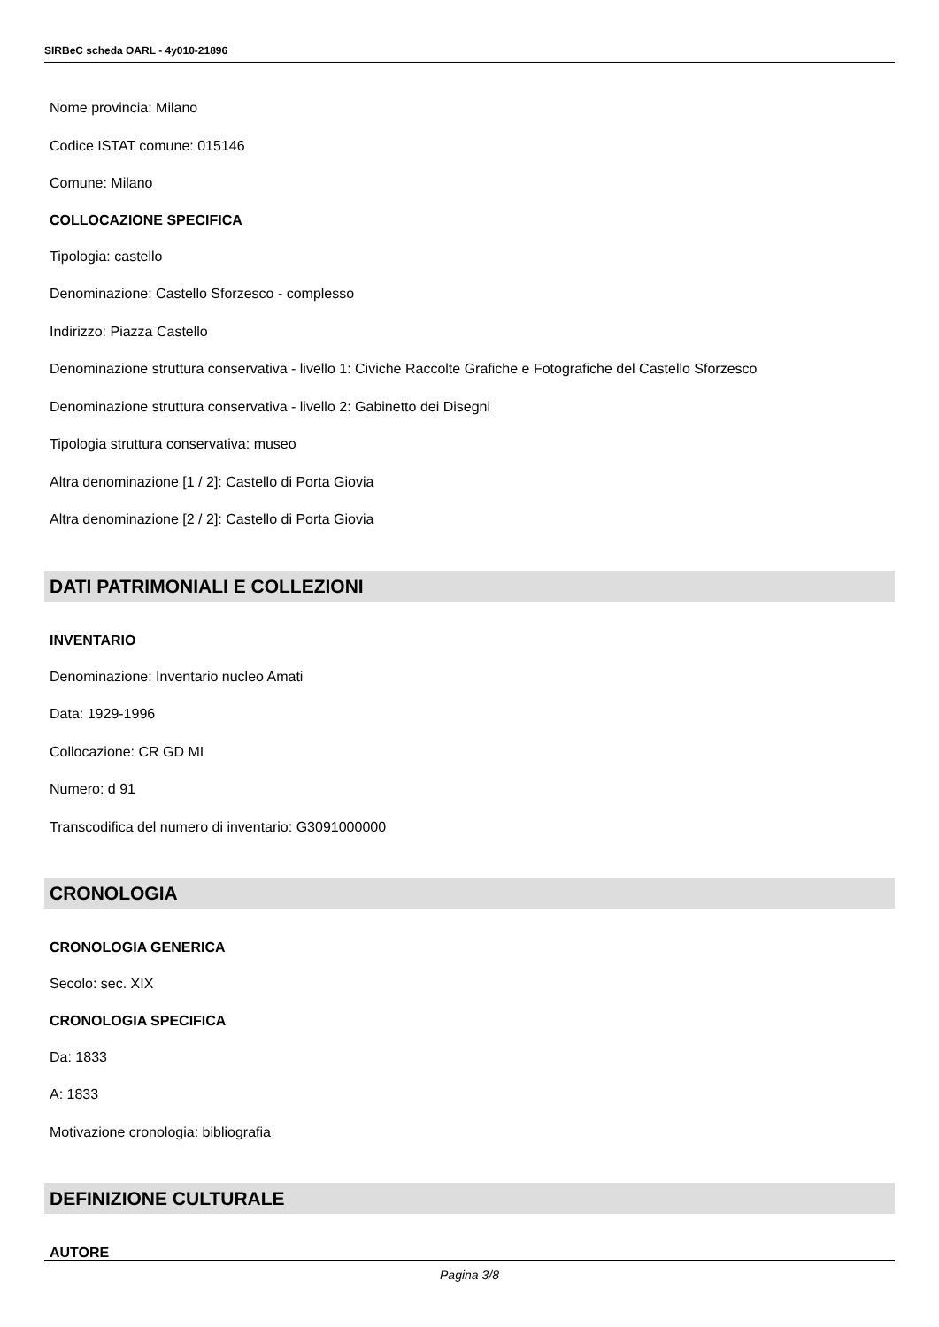SIRBeC scheda OARL - 4y010-21896
Nome provincia: Milano
Codice ISTAT comune: 015146
Comune: Milano
COLLOCAZIONE SPECIFICA
Tipologia: castello
Denominazione: Castello Sforzesco - complesso
Indirizzo: Piazza Castello
Denominazione struttura conservativa - livello 1: Civiche Raccolte Grafiche e Fotografiche del Castello Sforzesco
Denominazione struttura conservativa - livello 2: Gabinetto dei Disegni
Tipologia struttura conservativa: museo
Altra denominazione [1 / 2]: Castello di Porta Giovia
Altra denominazione [2 / 2]: Castello di Porta Giovia
DATI PATRIMONIALI E COLLEZIONI
INVENTARIO
Denominazione: Inventario nucleo Amati
Data: 1929-1996
Collocazione: CR GD MI
Numero: d 91
Transcodifica del numero di inventario: G3091000000
CRONOLOGIA
CRONOLOGIA GENERICA
Secolo: sec. XIX
CRONOLOGIA SPECIFICA
Da: 1833
A: 1833
Motivazione cronologia: bibliografia
DEFINIZIONE CULTURALE
AUTORE
Pagina 3/8